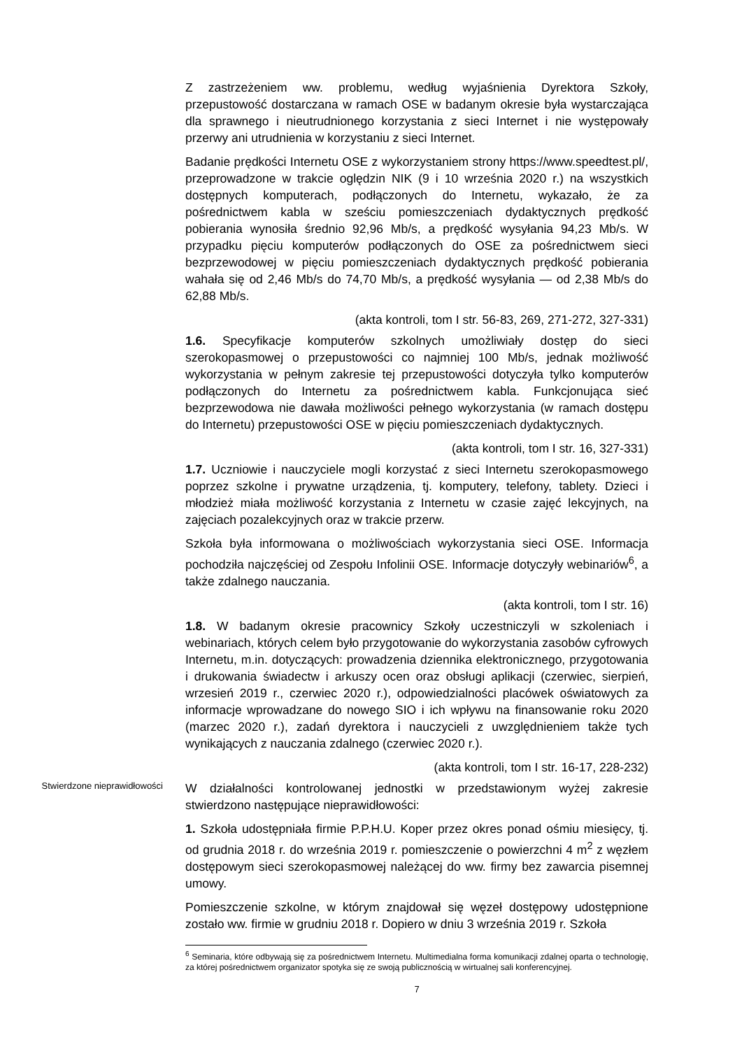Z zastrzeżeniem ww. problemu, według wyjaśnienia Dyrektora Szkoły, przepustowość dostarczana w ramach OSE w badanym okresie była wystarczająca dla sprawnego i nieutrudnionego korzystania z sieci Internet i nie występowały przerwy ani utrudnienia w korzystaniu z sieci Internet.
Badanie prędkości Internetu OSE z wykorzystaniem strony https://www.speedtest.pl/, przeprowadzone w trakcie oględzin NIK (9 i 10 września 2020 r.) na wszystkich dostępnych komputerach, podłączonych do Internetu, wykazało, że za pośrednictwem kabla w sześciu pomieszczeniach dydaktycznych prędkość pobierania wynosiła średnio 92,96 Mb/s, a prędkość wysyłania 94,23 Mb/s. W przypadku pięciu komputerów podłączonych do OSE za pośrednictwem sieci bezprzewodowej w pięciu pomieszczeniach dydaktycznych prędkość pobierania wahała się od 2,46 Mb/s do 74,70 Mb/s, a prędkość wysyłania — od 2,38 Mb/s do 62,88 Mb/s.
(akta kontroli, tom I str. 56-83, 269, 271-272, 327-331)
1.6. Specyfikacje komputerów szkolnych umożliwiały dostęp do sieci szerokopasmowej o przepustowości co najmniej 100 Mb/s, jednak możliwość wykorzystania w pełnym zakresie tej przepustowości dotyczyła tylko komputerów podłączonych do Internetu za pośrednictwem kabla. Funkcjonująca sieć bezprzewodowa nie dawała możliwości pełnego wykorzystania (w ramach dostępu do Internetu) przepustowości OSE w pięciu pomieszczeniach dydaktycznych.
(akta kontroli, tom I str. 16, 327-331)
1.7. Uczniowie i nauczyciele mogli korzystać z sieci Internetu szerokopasmowego poprzez szkolne i prywatne urządzenia, tj. komputery, telefony, tablety. Dzieci i młodzież miała możliwość korzystania z Internetu w czasie zajęć lekcyjnych, na zajęciach pozalekcyjnych oraz w trakcie przerw.
Szkoła była informowana o możliwościach wykorzystania sieci OSE. Informacja pochodziła najczęściej od Zespołu Infolinii OSE. Informacje dotyczyły webinariów<sup>6</sup>, a także zdalnego nauczania.
(akta kontroli, tom I str. 16)
1.8. W badanym okresie pracownicy Szkoły uczestniczyli w szkoleniach i webinariach, których celem było przygotowanie do wykorzystania zasobów cyfrowych Internetu, m.in. dotyczących: prowadzenia dziennika elektronicznego, przygotowania i drukowania świadectw i arkuszy ocen oraz obsługi aplikacji (czerwiec, sierpień, wrzesień 2019 r., czerwiec 2020 r.), odpowiedzialności placówek oświatowych za informacje wprowadzane do nowego SIO i ich wpływu na finansowanie roku 2020 (marzec 2020 r.), zadań dyrektora i nauczycieli z uwzględnieniem także tych wynikających z nauczania zdalnego (czerwiec 2020 r.).
(akta kontroli, tom I str. 16-17, 228-232)
Stwierdzone nieprawidłowości
W działalności kontrolowanej jednostki w przedstawionym wyżej zakresie stwierdzono następujące nieprawidłowości:
1. Szkoła udostępniała firmie P.P.H.U. Koper przez okres ponad ośmiu miesięcy, tj. od grudnia 2018 r. do września 2019 r. pomieszczenie o powierzchni 4 m<sup>2</sup> z węzłem dostępowym sieci szerokopasmowej należącej do ww. firmy bez zawarcia pisemnej umowy.
Pomieszczenie szkolne, w którym znajdował się węzeł dostępowy udostępnione zostało ww. firmie w grudniu 2018 r. Dopiero w dniu 3 września 2019 r. Szkoła
<sup>6</sup> Seminaria, które odbywają się za pośrednictwem Internetu. Multimedialna forma komunikacji zdalnej oparta o technologię, za której pośrednictwem organizator spotyka się ze swoją publicznością w wirtualnej sali konferencyjnej.
7